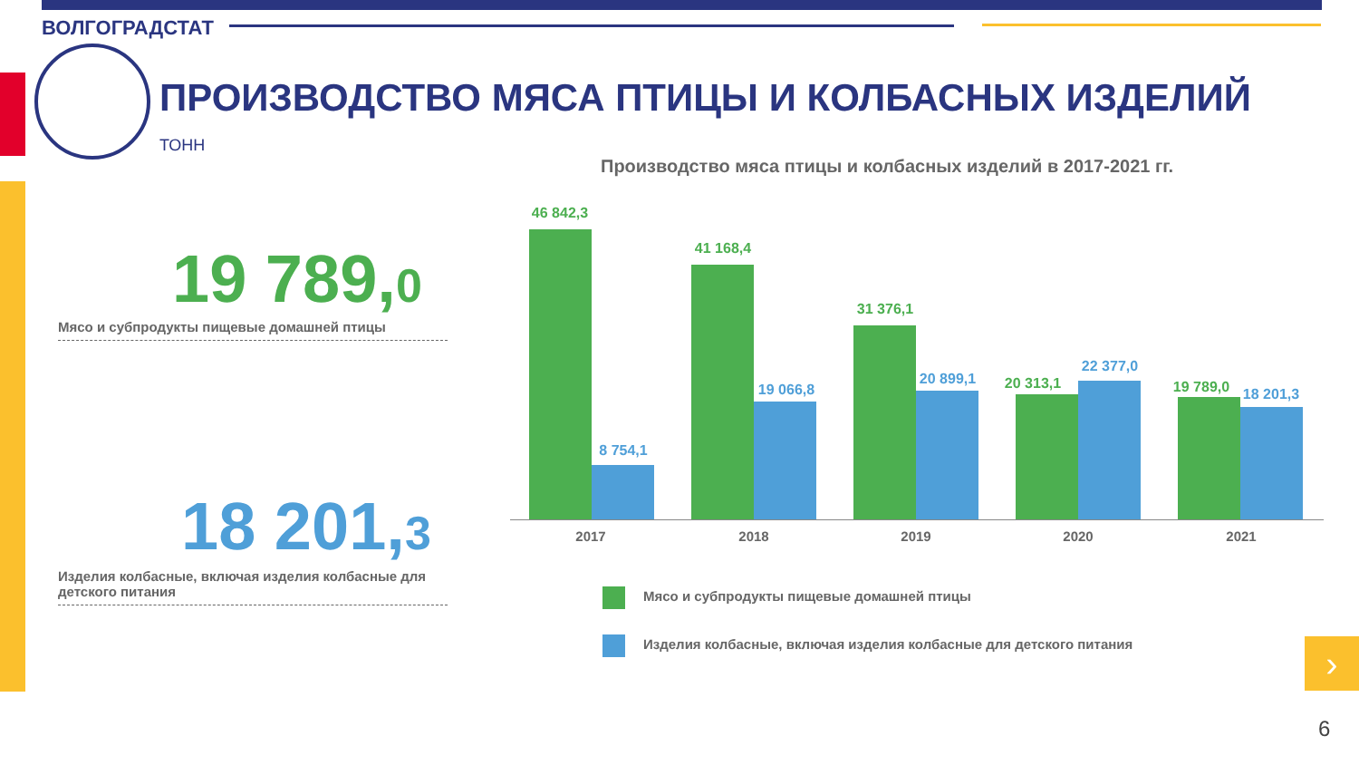ВОЛГОГРАДСТАТ
ПРОИЗВОДСТВО МЯСА ПТИЦЫ И КОЛБАСНЫХ ИЗДЕЛИЙ
ТОНН
19 789,0
Мясо и субпродукты пищевые домашней птицы
18 201,3
Изделия колбасные, включая изделия колбасные для детского питания
Производство мяса птицы и колбасных изделий в 2017-2021 гг.
46 842,3
8 754,1
41 168,4
19 066,8
31 376,1
20 899,1 20 313,1
22 377,0
19 789,0 18 201,3
2017 2018 2019 2020 2021
Мясо и субпродукты пищевые домашней птицы
Изделия колбасные, включая изделия колбасные для детского питания
›
6